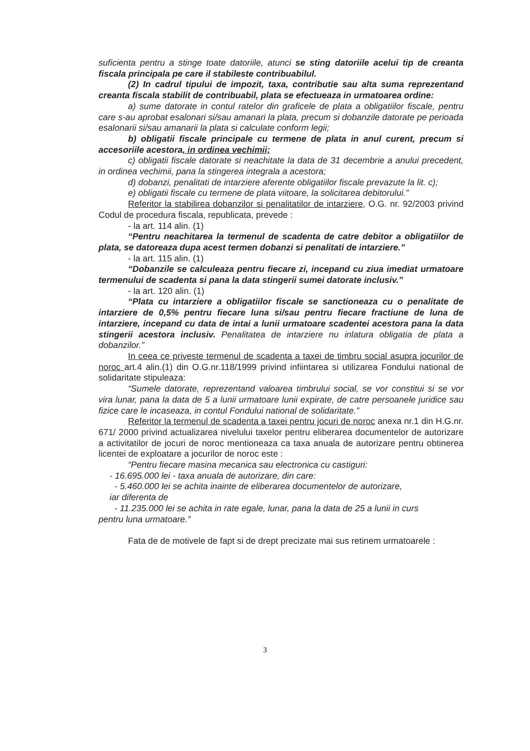suficienta pentru a stinge toate datoriile, atunci se sting datoriile acelui tip de creanta fiscala principala pe care il stabileste contribuabilul.
(2) In cadrul tipului de impozit, taxa, contributie sau alta suma reprezentand creanta fiscala stabilit de contribuabil, plata se efectueaza in urmatoarea ordine:
a) sume datorate in contul ratelor din graficele de plata a obligatiilor fiscale, pentru care s-au aprobat esalonari si/sau amanari la plata, precum si dobanzile datorate pe perioada esalonarii si/sau amanarii la plata si calculate conform legii;
b) obligatii fiscale principale cu termene de plata in anul curent, precum si accesoriile acestora, in ordinea vechimii;
c) obligatii fiscale datorate si neachitate la data de 31 decembrie a anului precedent, in ordinea vechimii, pana la stingerea integrala a acestora;
d) dobanzi, penalitati de intarziere aferente obligatiilor fiscale prevazute la lit. c);
e) obligatii fiscale cu termene de plata viitoare, la solicitarea debitorului.”
Referitor la stabilirea dobanzilor si penalitatilor de intarziere, O.G. nr. 92/2003 privind Codul de procedura fiscala, republicata, prevede :
- la art. 114 alin. (1)
“Pentru neachitarea la termenul de scadenta de catre debitor a obligatiilor de plata, se datoreaza dupa acest termen dobanzi si penalitati de intarziere.”
- la art. 115 alin. (1)
“Dobanzile se calculeaza pentru fiecare zi, incepand cu ziua imediat urmatoare termenului de scadenta si pana la data stingerii sumei datorate inclusiv.”
- la art. 120 alin. (1)
“Plata cu intarziere a obligatiilor fiscale se sanctioneaza cu o penalitate de intarziere de 0,5% pentru fiecare luna si/sau pentru fiecare fractiune de luna de intarziere, incepand cu data de intai a lunii urmatoare scadentei acestora pana la data stingerii acestora inclusiv. Penalitatea de intarziere nu inlatura obligatia de plata a dobanzilor.”
In ceea ce priveste termenul de scadenta a taxei de timbru social asupra jocurilor de noroc art.4 alin.(1) din O.G.nr.118/1999 privind infiintarea si utilizarea Fondului national de solidaritate stipuleaza:
“Sumele datorate, reprezentand valoarea timbrului social, se vor constitui si se vor vira lunar, pana la data de 5 a lunii urmatoare lunii expirate, de catre persoanele juridice sau fizice care le incaseaza, in contul Fondului national de solidaritate.”
Referitor la termenul de scadenta a taxei pentru jocuri de noroc anexa nr.1 din H.G.nr. 671/ 2000 privind actualizarea nivelului taxelor pentru eliberarea documentelor de autorizare a activitatilor de jocuri de noroc mentioneaza ca taxa anuala de autorizare pentru obtinerea licentei de exploatare a jocurilor de noroc este :
“Pentru fiecare masina mecanica sau electronica cu castiguri:
- 16.695.000 lei - taxa anuala de autorizare, din care:
- 5.460.000 lei se achita inainte de eliberarea documentelor de autorizare,
iar diferenta de
- 11.235.000 lei se achita in rate egale, lunar, pana la data de 25 a lunii in curs
pentru luna urmatoare.”
Fata de de motivele de fapt si de drept precizate mai sus retinem urmatoarele :
3